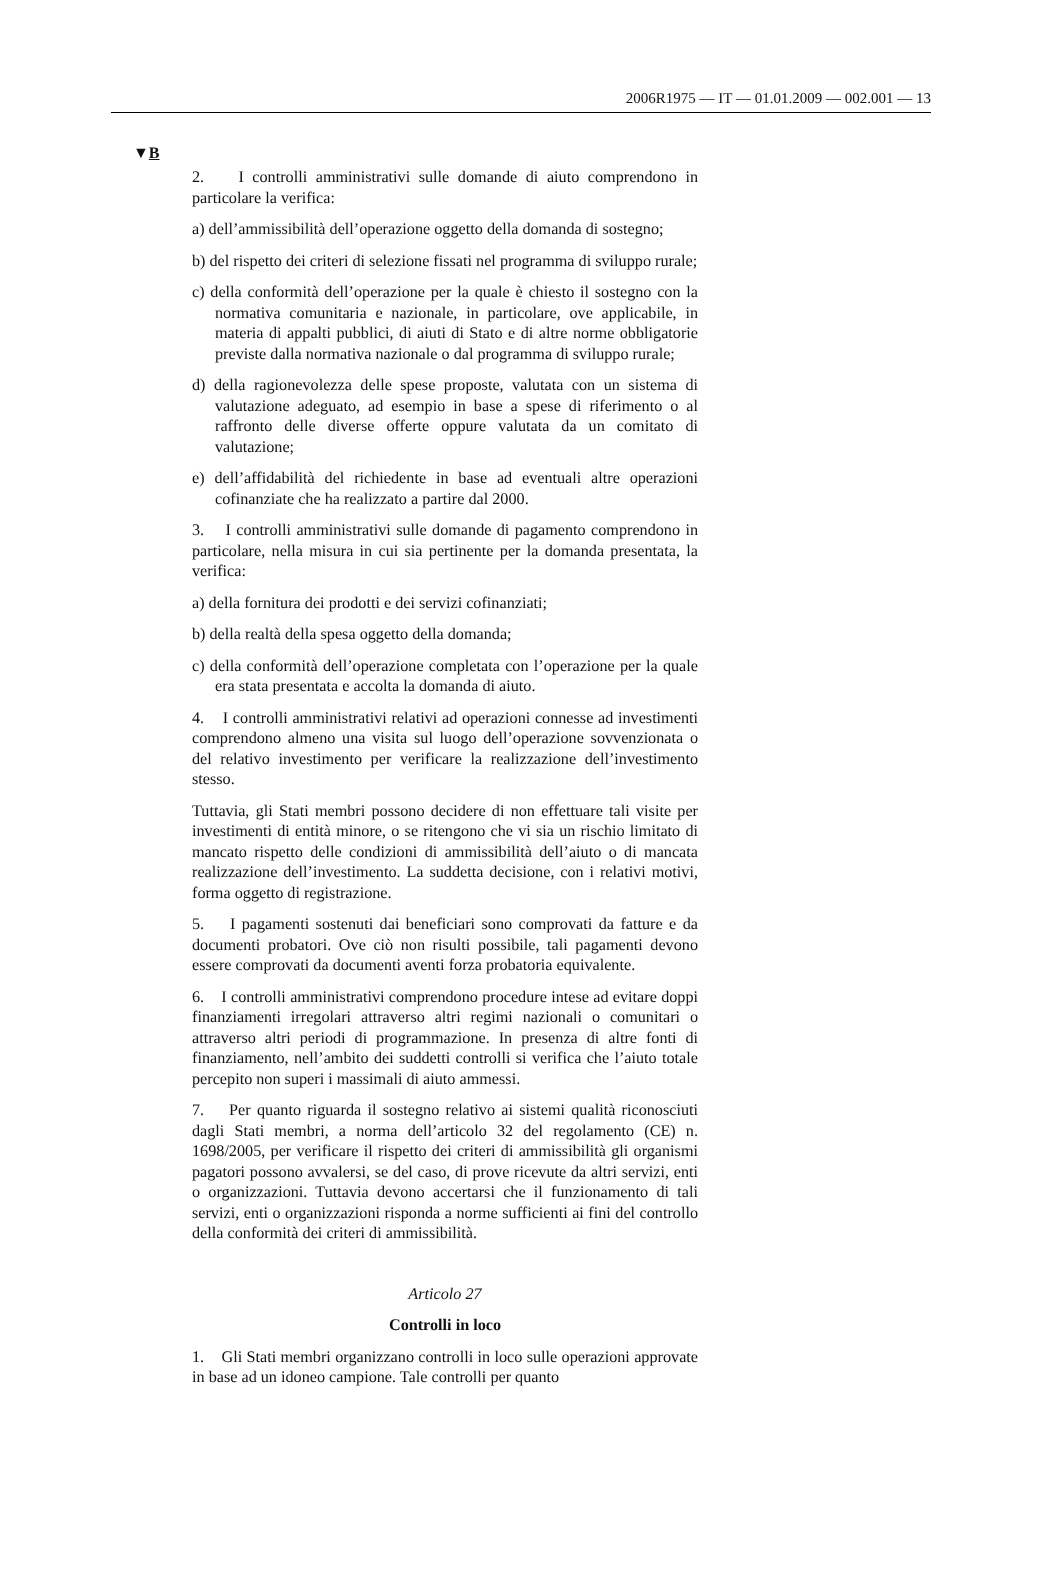2006R1975 — IT — 01.01.2009 — 002.001 — 13
▼B
2. I controlli amministrativi sulle domande di aiuto comprendono in particolare la verifica:
a) dell’ammissibilità dell’operazione oggetto della domanda di sostegno;
b) del rispetto dei criteri di selezione fissati nel programma di sviluppo rurale;
c) della conformità dell’operazione per la quale è chiesto il sostegno con la normativa comunitaria e nazionale, in particolare, ove applicabile, in materia di appalti pubblici, di aiuti di Stato e di altre norme obbligatorie previste dalla normativa nazionale o dal programma di sviluppo rurale;
d) della ragionevolezza delle spese proposte, valutata con un sistema di valutazione adeguato, ad esempio in base a spese di riferimento o al raffronto delle diverse offerte oppure valutata da un comitato di valutazione;
e) dell’affidabilità del richiedente in base ad eventuali altre operazioni cofinanziate che ha realizzato a partire dal 2000.
3. I controlli amministrativi sulle domande di pagamento comprendono in particolare, nella misura in cui sia pertinente per la domanda presentata, la verifica:
a) della fornitura dei prodotti e dei servizi cofinanziati;
b) della realtà della spesa oggetto della domanda;
c) della conformità dell’operazione completata con l’operazione per la quale era stata presentata e accolta la domanda di aiuto.
4. I controlli amministrativi relativi ad operazioni connesse ad investimenti comprendono almeno una visita sul luogo dell’operazione sovvenzionata o del relativo investimento per verificare la realizzazione dell’investimento stesso.
Tuttavia, gli Stati membri possono decidere di non effettuare tali visite per investimenti di entità minore, o se ritengono che vi sia un rischio limitato di mancato rispetto delle condizioni di ammissibilità dell’aiuto o di mancata realizzazione dell’investimento. La suddetta decisione, con i relativi motivi, forma oggetto di registrazione.
5. I pagamenti sostenuti dai beneficiari sono comprovati da fatture e da documenti probatori. Ove ciò non risulti possibile, tali pagamenti devono essere comprovati da documenti aventi forza probatoria equivalente.
6. I controlli amministrativi comprendono procedure intese ad evitare doppi finanziamenti irregolari attraverso altri regimi nazionali o comunitari o attraverso altri periodi di programmazione. In presenza di altre fonti di finanziamento, nell’ambito dei suddetti controlli si verifica che l’aiuto totale percepito non superi i massimali di aiuto ammessi.
7. Per quanto riguarda il sostegno relativo ai sistemi qualità riconosciuti dagli Stati membri, a norma dell’articolo 32 del regolamento (CE) n. 1698/2005, per verificare il rispetto dei criteri di ammissibilità gli organismi pagatori possono avvalersi, se del caso, di prove ricevute da altri servizi, enti o organizzazioni. Tuttavia devono accertarsi che il funzionamento di tali servizi, enti o organizzazioni risponda a norme sufficienti ai fini del controllo della conformità dei criteri di ammissibilità.
Articolo 27
Controlli in loco
1. Gli Stati membri organizzano controlli in loco sulle operazioni approvate in base ad un idoneo campione. Tale controlli per quanto